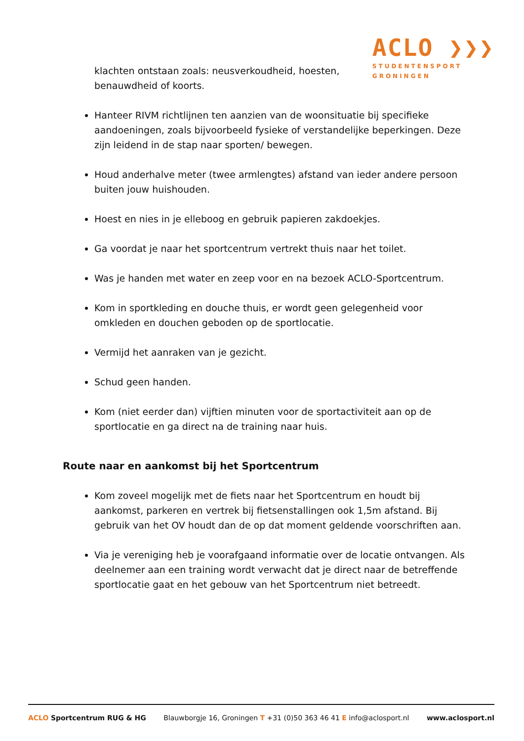ACLO ❯❯❯
STUDENTENSPORT
GRONINGEN
klachten ontstaan zoals: neusverkoudheid, hoesten, benauwdheid of koorts.
Hanteer RIVM richtlijnen ten aanzien van de woonsituatie bij specifieke aandoeningen, zoals bijvoorbeeld fysieke of verstandelijke beperkingen. Deze zijn leidend in de stap naar sporten/ bewegen.
Houd anderhalve meter (twee armlengtes) afstand van ieder andere persoon buiten jouw huishouden.
Hoest en nies in je elleboog en gebruik papieren zakdoekjes.
Ga voordat je naar het sportcentrum vertrekt thuis naar het toilet.
Was je handen met water en zeep voor en na bezoek ACLO-Sportcentrum.
Kom in sportkleding en douche thuis, er wordt geen gelegenheid voor omkleden en douchen geboden op de sportlocatie.
Vermijd het aanraken van je gezicht.
Schud geen handen.
Kom (niet eerder dan) vijftien minuten voor de sportactiviteit aan op de sportlocatie en ga direct na de training naar huis.
Route naar en aankomst bij het Sportcentrum
Kom zoveel mogelijk met de fiets naar het Sportcentrum en houdt bij aankomst, parkeren en vertrek bij fietsenstallingen ook 1,5m afstand. Bij gebruik van het OV houdt dan de op dat moment geldende voorschriften aan.
Via je vereniging heb je voorafgaand informatie over de locatie ontvangen. Als deelnemer aan een training wordt verwacht dat je direct naar de betreffende sportlocatie gaat en het gebouw van het Sportcentrum niet betreedt.
ACLO Sportcentrum RUG & HG Blauwborgje 16, Groningen T +31 (0)50 363 46 41 E info@aclosport.nl www.aclosport.nl